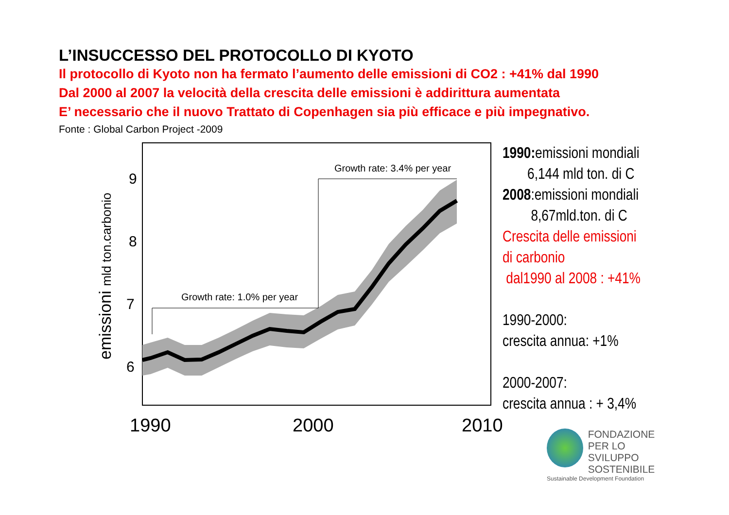L’INSUCCESSO DEL PROTOCOLLO DI KYOTO
Il protocollo di Kyoto non ha fermato l’aumento delle emissioni di CO2 : +41% dal 1990
Dal 2000 al 2007 la velocità della crescita delle emissioni è addirittura aumentata
E’ necessario che il nuovo Trattato di Copenhagen sia più efficace e più impegnativo.
Fonte : Global Carbon Project -2009
Growth rate: 1.0% per year
Growth rate: 3.4% per year
9
8
7
6
1990
2000
2010
emissioni mld ton.carbonio
1990: emissioni mondiali
6,144 mld ton. di C
2008:emissioni mondiali
8,67mld.ton. di C
Crescita delle emissioni
di carbonio
dal1990 al 2008 : +41%
1990-2000:
crescita annua: +1%
2000-2007:
crescita annua : + 3,4%
FONDAZIONE
PER LO SVILUPPO
SOSTENIBILE
Sustainable Development Foundation